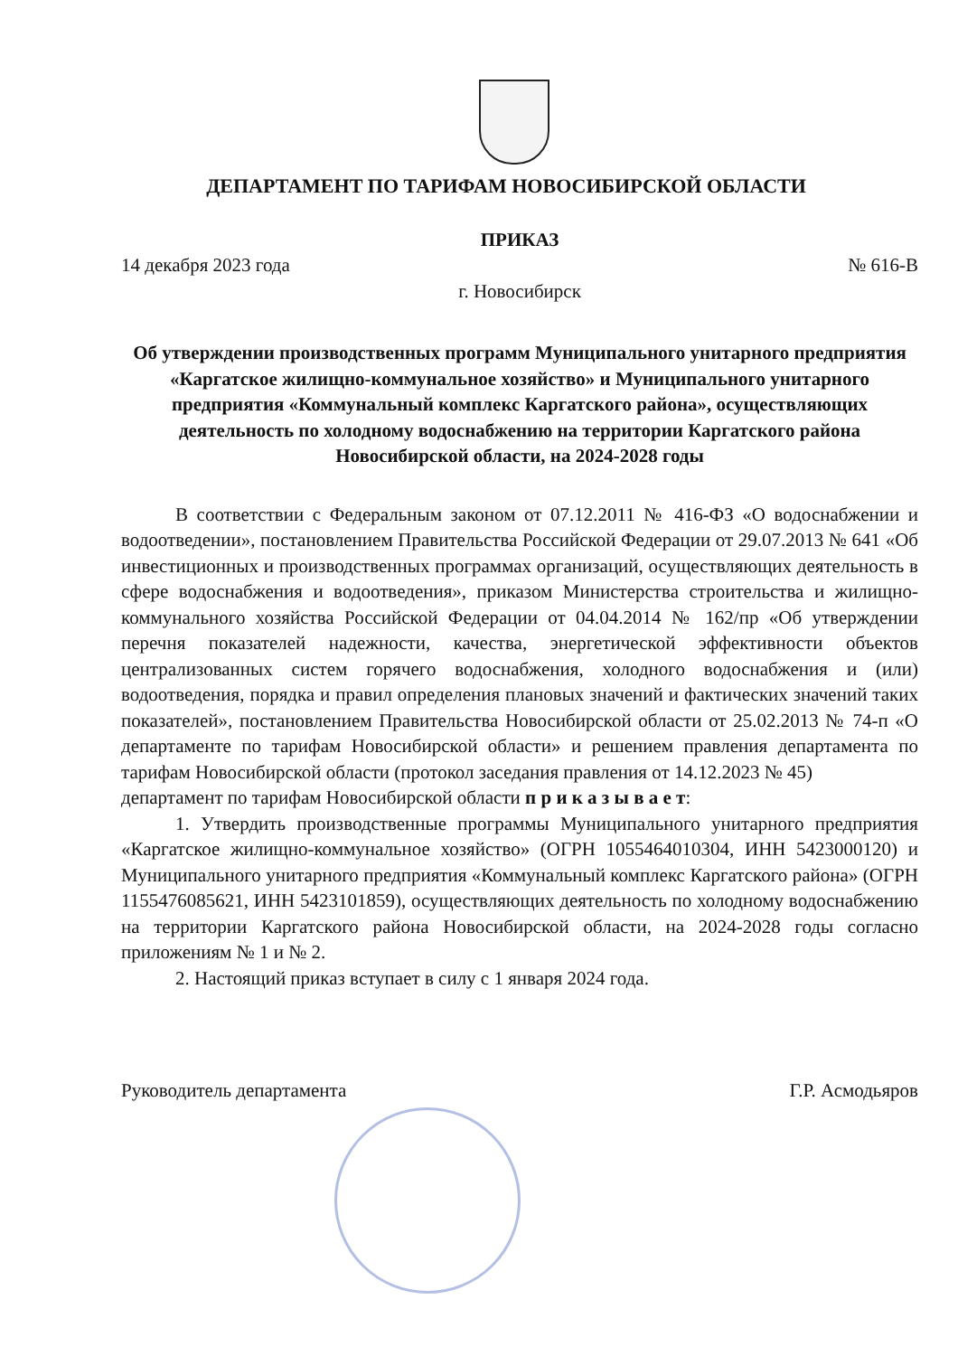ДЕПАРТАМЕНТ ПО ТАРИФАМ НОВОСИБИРСКОЙ ОБЛАСТИ
ПРИКАЗ
14 декабря 2023 года № 616-В
г. Новосибирск
Об утверждении производственных программ Муниципального унитарного предприятия «Каргатское жилищно-коммунальное хозяйство» и Муниципального унитарного предприятия «Коммунальный комплекс Каргатского района», осуществляющих деятельность по холодному водоснабжению на территории Каргатского района Новосибирской области, на 2024-2028 годы
В соответствии с Федеральным законом от 07.12.2011 № 416-ФЗ «О водоснабжении и водоотведении», постановлением Правительства Российской Федерации от 29.07.2013 № 641 «Об инвестиционных и производственных программах организаций, осуществляющих деятельность в сфере водоснабжения и водоотведения», приказом Министерства строительства и жилищно-коммунального хозяйства Российской Федерации от 04.04.2014 № 162/пр «Об утверждении перечня показателей надежности, качества, энергетической эффективности объектов централизованных систем горячего водоснабжения, холодного водоснабжения и (или) водоотведения, порядка и правил определения плановых значений и фактических значений таких показателей», постановлением Правительства Новосибирской области от 25.02.2013 № 74-п «О департаменте по тарифам Новосибирской области» и решением правления департамента по тарифам Новосибирской области (протокол заседания правления от 14.12.2023 № 45)
департамент по тарифам Новосибирской области п р и к а з ы в а е т:
1. Утвердить производственные программы Муниципального унитарного предприятия «Каргатское жилищно-коммунальное хозяйство» (ОГРН 1055464010304, ИНН 5423000120) и Муниципального унитарного предприятия «Коммунальный комплекс Каргатского района» (ОГРН 1155476085621, ИНН 5423101859), осуществляющих деятельность по холодному водоснабжению на территории Каргатского района Новосибирской области, на 2024-2028 годы согласно приложениям № 1 и № 2.
2. Настоящий приказ вступает в силу с 1 января 2024 года.
Руководитель департамента Г.Р. Асмодьяров